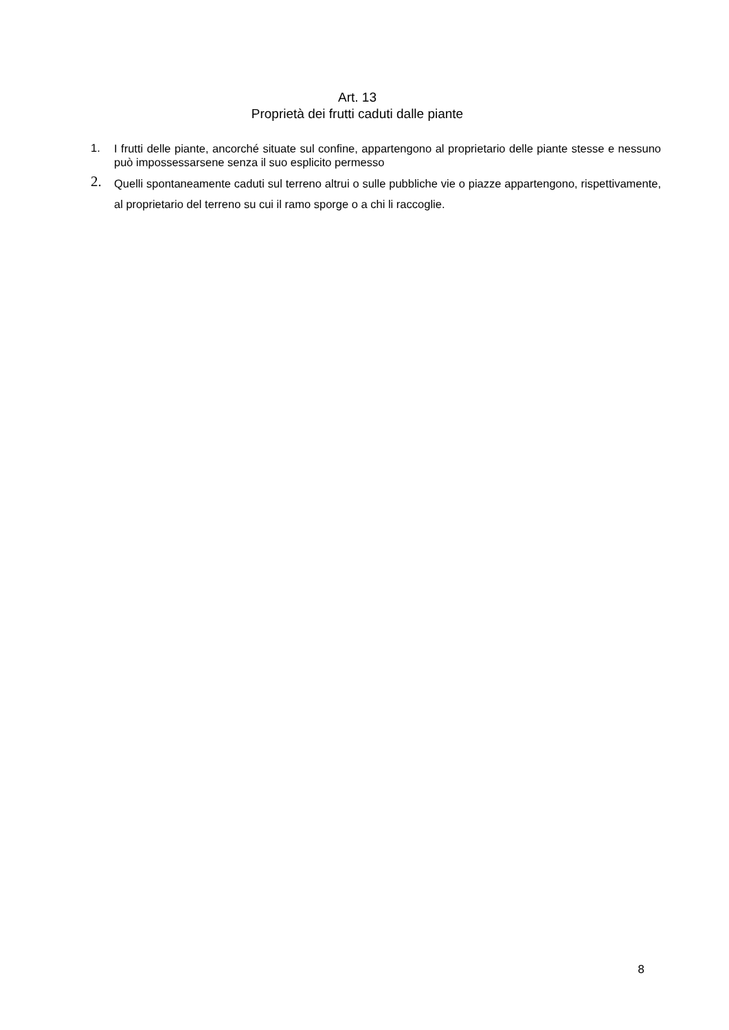Art. 13
Proprietà dei frutti caduti dalle piante
1.
I frutti delle piante, ancorché situate sul confine, appartengono al proprietario delle piante stesse e nessuno può impossessarsene senza il suo esplicito permesso
2.
Quelli spontaneamente caduti sul terreno altrui o sulle pubbliche vie o piazze appartengono, rispettivamente, al proprietario del terreno su cui il ramo sporge o a chi li raccoglie.
8